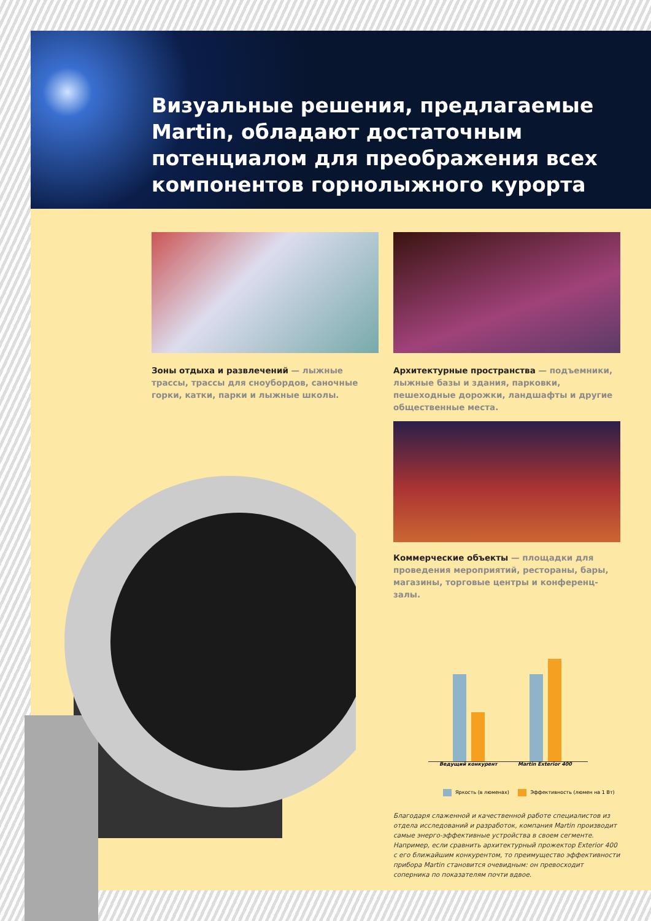Визуальные решения, предлагаемые Martin, обладают достаточным потенциалом для преображения всех компонентов горнолыжного курорта
Зоны отдыха и развлечений — лыжные трассы, трассы для сноубордов, саночные горки, катки, парки и лыжные школы.
Архитектурные пространства — подъемники, лыжные базы и здания, парковки, пешеходные дорожки, ландшафты и другие общественные места.
Коммерческие объекты — площадки для проведения мероприятий, рестораны, бары, магазины, торговые центры и конференц-залы.
Ведущий конкурент Martin Exterior 400
Яркость (в люменах) Эффективность (люмен на 1 Вт)
Благодаря слаженной и качественной работе специалистов из отдела исследований и разработок, компания Martin производит самые энерго-эффективные устройства в своем сегменте. Например, если сравнить архитектурный прожектор Exterior 400 с его ближайшим конкурентом, то преимущество эффективности прибора Martin становится очевидным: он превосходит соперника по показателям почти вдвое.